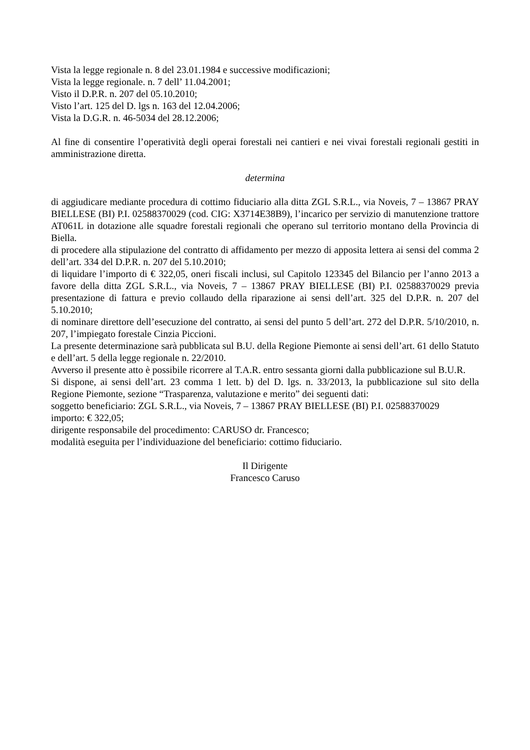Vista la legge regionale n. 8 del 23.01.1984 e successive modificazioni;
Vista la legge regionale. n. 7 dell’ 11.04.2001;
Visto il D.P.R. n. 207 del 05.10.2010;
Visto l’art. 125 del D. lgs n. 163 del 12.04.2006;
Vista la D.G.R. n. 46-5034 del 28.12.2006;
Al fine di consentire l’operatività degli operai forestali nei cantieri e nei vivai forestali regionali gestiti in amministrazione diretta.
determina
di aggiudicare mediante procedura di cottimo fiduciario alla ditta ZGL S.R.L., via Noveis, 7 – 13867 PRAY BIELLESE (BI) P.I. 02588370029 (cod. CIG: X3714E38B9), l’incarico per servizio di manutenzione trattore AT061L in dotazione alle squadre forestali regionali che operano sul territorio montano della Provincia di Biella.
di procedere alla stipulazione del contratto di affidamento per mezzo di apposita lettera ai sensi del comma 2 dell’art. 334 del D.P.R. n. 207 del 5.10.2010;
di liquidare l’importo di € 322,05, oneri fiscali inclusi, sul Capitolo 123345 del Bilancio per l’anno 2013 a favore della ditta ZGL S.R.L., via Noveis, 7 – 13867 PRAY BIELLESE (BI) P.I. 02588370029 previa presentazione di fattura e previo collaudo della riparazione ai sensi dell’art. 325 del D.P.R. n. 207 del 5.10.2010;
di nominare direttore dell’esecuzione del contratto, ai sensi del punto 5 dell’art. 272 del D.P.R. 5/10/2010, n. 207, l’impiegato forestale Cinzia Piccioni.
La presente determinazione sarà pubblicata sul B.U. della Regione Piemonte ai sensi dell’art. 61 dello Statuto e dell’art. 5 della legge regionale n. 22/2010.
Avverso il presente atto è possibile ricorrere al T.A.R. entro sessanta giorni dalla pubblicazione sul B.U.R.
Si dispone, ai sensi dell’art. 23 comma 1 lett. b) del D. lgs. n. 33/2013, la pubblicazione sul sito della Regione Piemonte, sezione “Trasparenza, valutazione e merito” dei seguenti dati:
soggetto beneficiario: ZGL S.R.L., via Noveis, 7 – 13867 PRAY BIELLESE (BI) P.I. 02588370029
importo: € 322,05;
dirigente responsabile del procedimento: CARUSO dr. Francesco;
modalità eseguita per l’individuazione del beneficiario: cottimo fiduciario.
Il Dirigente
Francesco Caruso